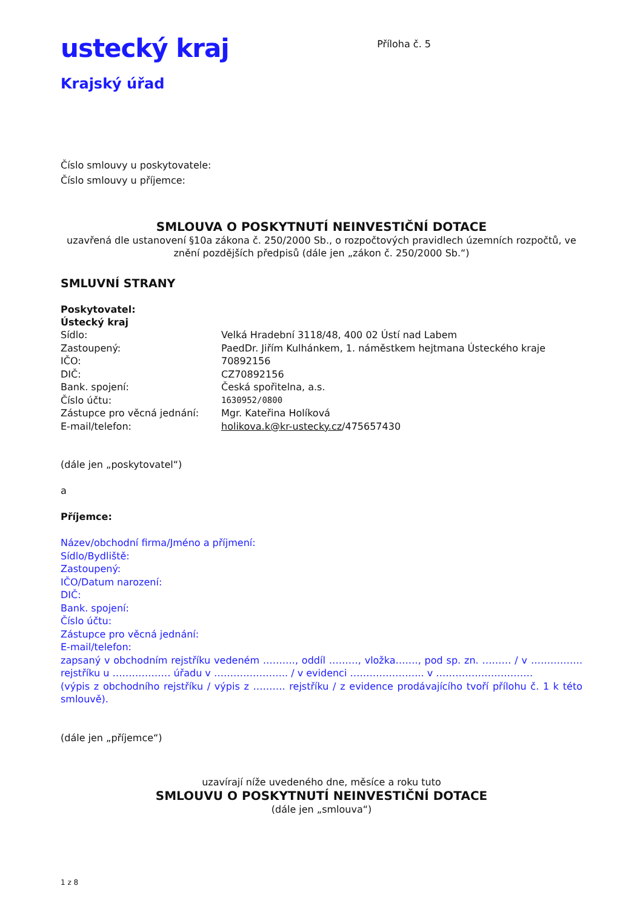ustecký kraj
Krajský úřad
Příloha č. 5
Číslo smlouvy u poskytovatele:
Číslo smlouvy u příjemce:
SMLOUVA O POSKYTNUTÍ NEINVESTIČNÍ DOTACE
uzavřená dle ustanovení §10a zákona č. 250/2000 Sb., o rozpočtových pravidlech územních rozpočtů, ve znění pozdějších předpisů (dále jen „zákon č. 250/2000 Sb.“)
SMLUVNÍ STRANY
Poskytovatel:
Ústecký kraj
Sídlo: Velká Hradební 3118/48, 400 02 Ústí nad Labem
Zastoupený: PaedDr. Jiřím Kulhánkem, 1. náměstkem hejtmana Ústeckého kraje
IČO: 70892156
DIČ: CZ70892156
Bank. spojení: Česká spořitelna, a.s.
Číslo účtu: 1630952/0800
Zástupce pro věcná jednání: Mgr. Kateřina Holíková
E-mail/telefon: holikova.k@kr-ustecky.cz/475657430
(dále jen „poskytovatel“)
a
Příjemce:
Název/obchodní firma/Jméno a příjmení:
Sídlo/Bydliště:
Zastoupený:
IČO/Datum narození:
DIČ:
Bank. spojení:
Číslo účtu:
Zástupce pro věcná jednání:
E-mail/telefon:
zapsaný v obchodním rejstříku vedeném ………., oddíl ………, vložka……., pod sp. zn. ……… / v ……………. rejstříku u ……………… úřadu v ………………….. / v evidenci ………………….. v …………………………
(výpis z obchodního rejstříku / výpis z ………. rejstříku / z evidence prodávajícího tvoří přílohu č. 1 k této smlouvě).
(dále jen „příjemce“)
uzavírají níže uvedeného dne, měsíce a roku tuto
SMLOUVU O POSKYTNUTÍ NEINVESTIČNÍ DOTACE
(dále jen „smlouva“)
1 z 8